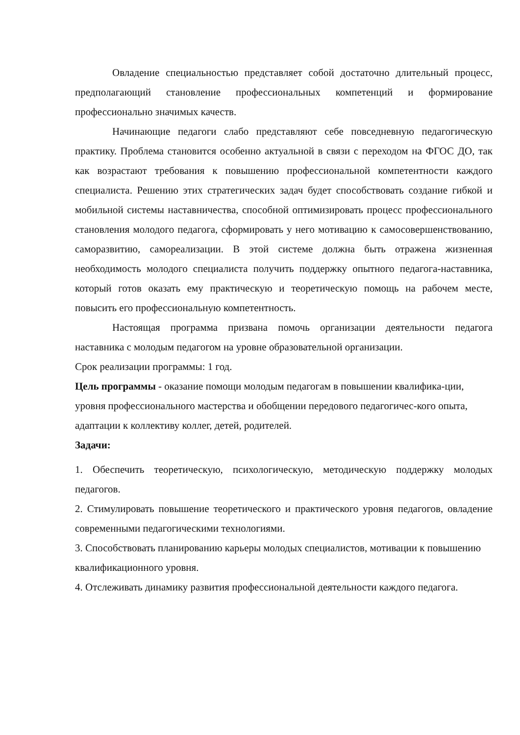Овладение специальностью представляет собой достаточно длительный процесс, предполагающий становление профессиональных компетенций и формирование профессионально значимых качеств.
Начинающие педагоги слабо представляют себе повседневную педагогическую практику. Проблема становится особенно актуальной в связи с переходом на ФГОС ДО, так как возрастают требования к повышению профессиональной компетентности каждого специалиста. Решению этих стратегических задач будет способствовать создание гибкой и мобильной системы наставничества, способной оптимизировать процесс профессионального становления молодого педагога, сформировать у него мотивацию к самосовершенствованию, саморазвитию, самореализации. В этой системе должна быть отражена жизненная необходимость молодого специалиста получить поддержку опытного педагога-наставника, который готов оказать ему практическую и теоретическую помощь на рабочем месте, повысить его профессиональную компетентность.
Настоящая программа призвана помочь организации деятельности педагога наставника с молодым педагогом на уровне образовательной организации.
Срок реализации программы: 1 год.
Цель программы - оказание помощи молодым педагогам в повышении квалифика-ции, уровня профессионального мастерства и обобщении передового педагогичес-кого опыта, адаптации к коллективу коллег, детей, родителей.
Задачи:
1. Обеспечить теоретическую, психологическую, методическую поддержку молодых педагогов.
2. Стимулировать повышение теоретического и практического уровня педагогов, овладение современными педагогическими технологиями.
3. Способствовать планированию карьеры молодых специалистов, мотивации к повышению квалификационного уровня.
4. Отслеживать динамику развития профессиональной деятельности каждого педагога.